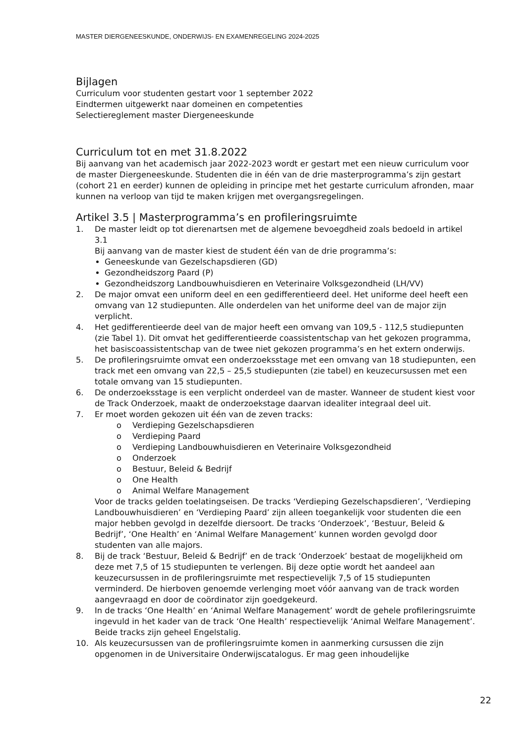MASTER DIERGENEESKUNDE, ONDERWIJS- EN EXAMENREGELING 2024-2025
Bijlagen
Curriculum voor studenten gestart voor 1 september 2022
Eindtermen uitgewerkt naar domeinen en competenties
Selectiereglement master Diergeneeskunde
Curriculum tot en met 31.8.2022
Bij aanvang van het academisch jaar 2022-2023 wordt er gestart met een nieuw curriculum voor de master Diergeneeskunde. Studenten die in één van de drie masterprogramma’s zijn gestart (cohort 21 en eerder) kunnen de opleiding in principe met het gestarte curriculum afronden, maar kunnen na verloop van tijd te maken krijgen met overgangsregelingen.
Artikel 3.5 | Masterprogramma’s en profileringsruimte
1. De master leidt op tot dierenartsen met de algemene bevoegdheid zoals bedoeld in artikel 3.1
Bij aanvang van de master kiest de student één van de drie programma’s:
Geneeskunde van Gezelschapsdieren (GD)
Gezondheidszorg Paard (P)
Gezondheidszorg Landbouwhuisdieren en Veterinaire Volksgezondheid (LH/VV)
2. De major omvat een uniform deel en een gedifferentieerd deel. Het uniforme deel heeft een omvang van 12 studiepunten. Alle onderdelen van het uniforme deel van de major zijn verplicht.
4. Het gedifferentieerde deel van de major heeft een omvang van 109,5 - 112,5 studiepunten (zie Tabel 1). Dit omvat het gedifferentieerde coassistentschap van het gekozen programma, het basiscoassistentschap van de twee niet gekozen programma’s en het extern onderwijs.
5. De profileringsruimte omvat een onderzoeksstage met een omvang van 18 studiepunten, een track met een omvang van 22,5 – 25,5 studiepunten (zie tabel) en keuzecursussen met een totale omvang van 15 studiepunten.
6. De onderzoeksstage is een verplicht onderdeel van de master. Wanneer de student kiest voor de Track Onderzoek, maakt de onderzoekstage daarvan idealiter integraal deel uit.
7. Er moet worden gekozen uit één van de zeven tracks:
o Verdieping Gezelschapsdieren
o Verdieping Paard
o Verdieping Landbouwhuisdieren en Veterinaire Volksgezondheid
o Onderzoek
o Bestuur, Beleid & Bedrijf
o One Health
o Animal Welfare Management
Voor de tracks gelden toelatingseisen. De tracks ‘Verdieping Gezelschapsdieren’, ‘Verdieping Landbouwhuisdieren’ en ‘Verdieping Paard’ zijn alleen toegankelijk voor studenten die een major hebben gevolgd in dezelfde diersoort. De tracks ‘Onderzoek’, ‘Bestuur, Beleid & Bedrijf’, ‘One Health’ en ‘Animal Welfare Management’ kunnen worden gevolgd door studenten van alle majors.
8. Bij de track ‘Bestuur, Beleid & Bedrijf’ en de track ‘Onderzoek’ bestaat de mogelijkheid om deze met 7,5 of 15 studiepunten te verlengen. Bij deze optie wordt het aandeel aan keuzecursussen in de profileringsruimte met respectievelijk 7,5 of 15 studiepunten verminderd. De hierboven genoemde verlenging moet vóór aanvang van de track worden aangevraagd en door de coördinator zijn goedgekeurd.
9. In de tracks ‘One Health’ en ‘Animal Welfare Management’ wordt de gehele profileringsruimte ingevuld in het kader van de track ‘One Health’ respectievelijk ‘Animal Welfare Management’. Beide tracks zijn geheel Engelstalig.
10. Als keuzecursussen van de profileringsruimte komen in aanmerking cursussen die zijn opgenomen in de Universitaire Onderwijscatalogus. Er mag geen inhoudelijke
22